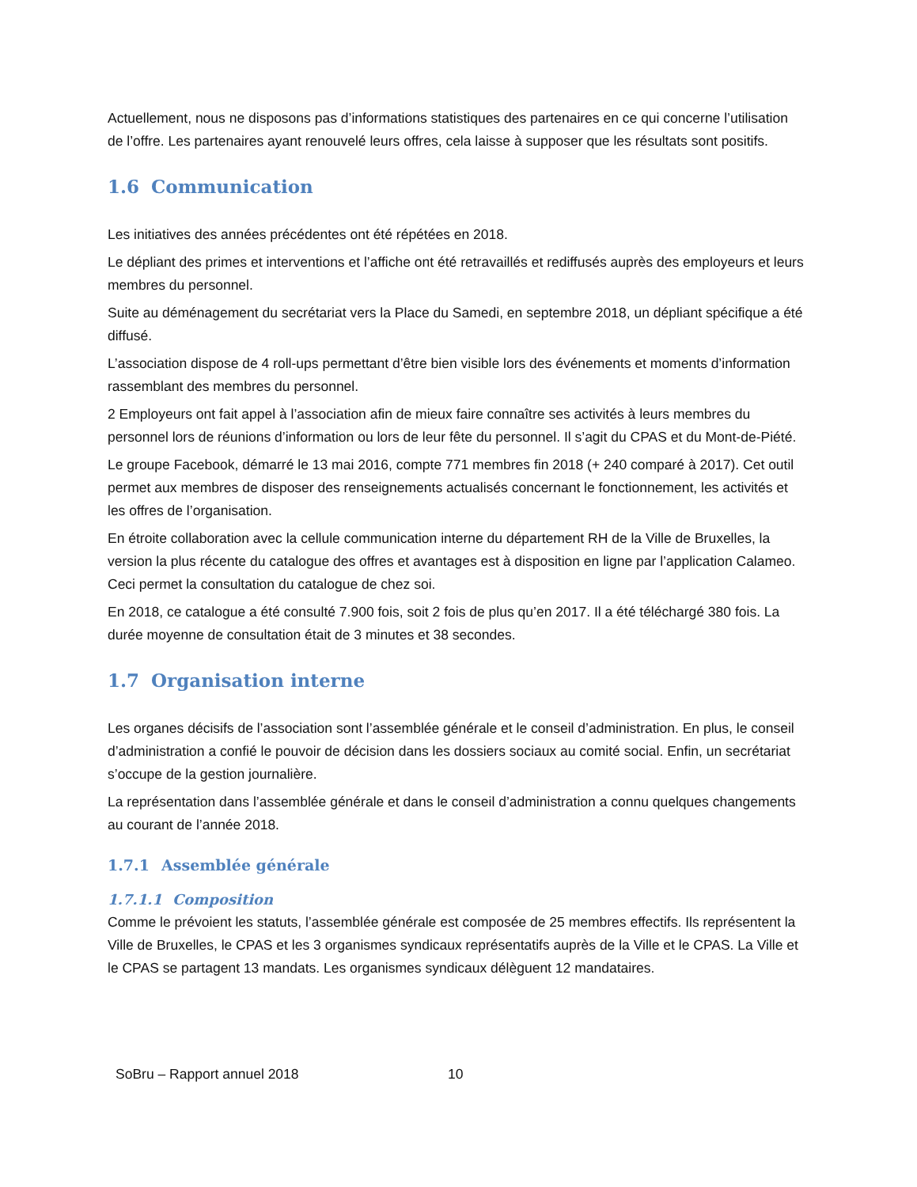Actuellement, nous ne disposons pas d’informations statistiques des partenaires en ce qui concerne l’utilisation de l’offre. Les partenaires ayant renouvelé leurs offres, cela laisse à supposer que les résultats sont positifs.
1.6 Communication
Les initiatives des années précédentes ont été répétées en 2018.
Le dépliant des primes et interventions et l’affiche ont été retravaillés et rediffusés auprès des employeurs et leurs membres du personnel.
Suite au déménagement du secrétariat vers la Place du Samedi, en septembre 2018, un dépliant spécifique a été diffusé.
L’association dispose de 4 roll-ups permettant d’être bien visible lors des événements et moments d’information rassemblant des membres du personnel.
2 Employeurs ont fait appel à l’association afin de mieux faire connaître ses activités à leurs membres du personnel lors de réunions d’information ou lors de leur fête du personnel. Il s’agit du CPAS et du Mont-de-Piété.
Le groupe Facebook, démarré le 13 mai 2016, compte 771 membres fin 2018 (+ 240 comparé à 2017). Cet outil permet aux membres de disposer des renseignements actualisés concernant le fonctionnement, les activités et les offres de l’organisation.
En étroite collaboration avec la cellule communication interne du département RH de la Ville de Bruxelles, la version la plus récente du catalogue des offres et avantages est à disposition en ligne par l’application Calameo. Ceci permet la consultation du catalogue de chez soi.
En 2018, ce catalogue a été consulté 7.900 fois, soit 2 fois de plus qu’en 2017. Il a été téléchargé 380 fois. La durée moyenne de consultation était de 3 minutes et 38 secondes.
1.7 Organisation interne
Les organes décisifs de l’association sont l’assemblée générale et le conseil d’administration. En plus, le conseil d’administration a confié le pouvoir de décision dans les dossiers sociaux au comité social. Enfin, un secrétariat s’occupe de la gestion journalière.
La représentation dans l’assemblée générale et dans le conseil d’administration a connu quelques changements au courant de l’année 2018.
1.7.1 Assemblée générale
1.7.1.1 Composition
Comme le prévoient les statuts, l’assemblée générale est composée de 25 membres effectifs. Ils représentent la Ville de Bruxelles, le CPAS et les 3 organismes syndicaux représentatifs auprès de la Ville et le CPAS. La Ville et le CPAS se partagent 13 mandats. Les organismes syndicaux délèguent 12 mandataires.
SoBru – Rapport annuel 2018 10